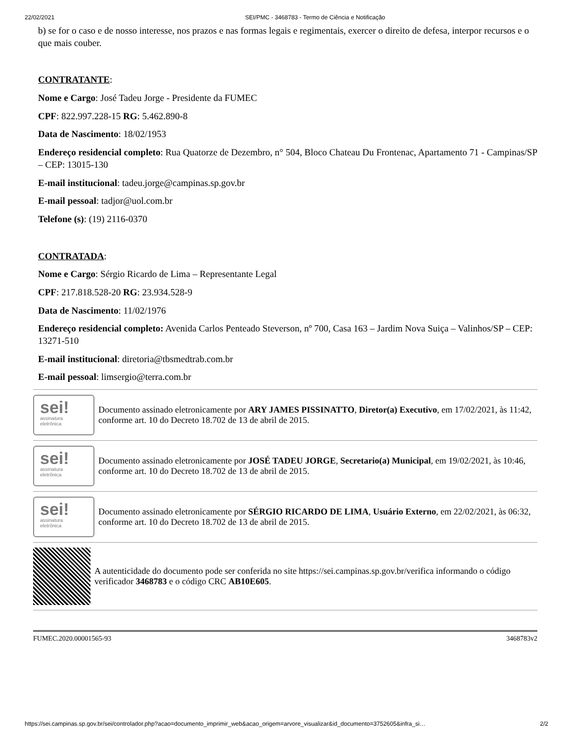22/02/2021 SEI/PMC - 3468783 - Termo de Ciência e Notificação
b) se for o caso e de nosso interesse, nos prazos e nas formas legais e regimentais, exercer o direito de defesa, interpor recursos e o que mais couber.
CONTRATANTE:
Nome e Cargo: José Tadeu Jorge - Presidente da FUMEC
CPF: 822.997.228-15 RG: 5.462.890-8
Data de Nascimento: 18/02/1953
Endereço residencial completo: Rua Quatorze de Dezembro, n° 504, Bloco Chateau Du Frontenac, Apartamento 71 - Campinas/SP – CEP: 13015-130
E-mail institucional: tadeu.jorge@campinas.sp.gov.br
E-mail pessoal: tadjor@uol.com.br
Telefone (s): (19) 2116-0370
CONTRATADA:
Nome e Cargo: Sérgio Ricardo de Lima – Representante Legal
CPF: 217.818.528-20 RG: 23.934.528-9
Data de Nascimento: 11/02/1976
Endereço residencial completo: Avenida Carlos Penteado Steverson, nº 700, Casa 163 – Jardim Nova Suiça – Valinhos/SP – CEP: 13271-510
E-mail institucional: diretoria@tbsmedtrab.com.br
E-mail pessoal: limsergio@terra.com.br
sei!
assinatura
eletrônica
Documento assinado eletronicamente por ARY JAMES PISSINATTO, Diretor(a) Executivo, em 17/02/2021, às 11:42, conforme art. 10 do Decreto 18.702 de 13 de abril de 2015.
sei!
assinatura
eletrônica
Documento assinado eletronicamente por JOSÉ TADEU JORGE, Secretario(a) Municipal, em 19/02/2021, às 10:46, conforme art. 10 do Decreto 18.702 de 13 de abril de 2015.
sei!
assinatura
eletrônica
Documento assinado eletronicamente por SÉRGIO RICARDO DE LIMA, Usuário Externo, em 22/02/2021, às 06:32, conforme art. 10 do Decreto 18.702 de 13 de abril de 2015.
A autenticidade do documento pode ser conferida no site https://sei.campinas.sp.gov.br/verifica informando o código verificador 3468783 e o código CRC AB10E605.
FUMEC.2020.00001565-93 3468783v2
https://sei.campinas.sp.gov.br/sei/controlador.php?acao=documento_imprimir_web&acao_origem=arvore_visualizar&id_documento=3752605&infra_si… 2/2